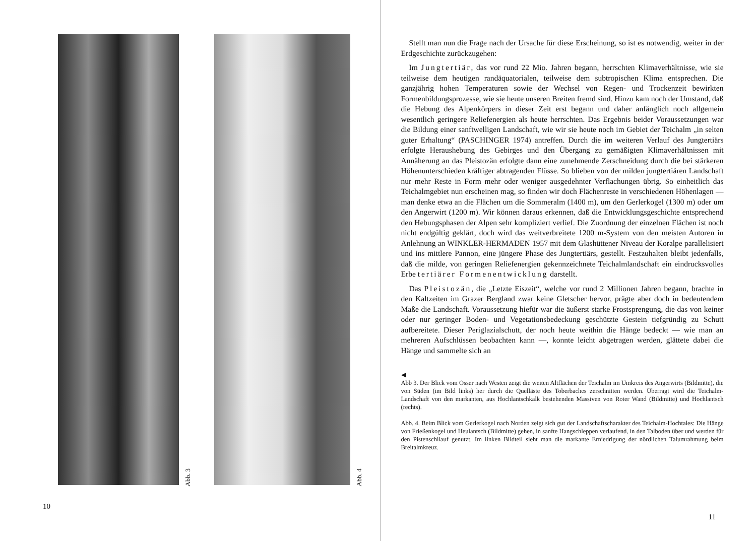Abb. 3
Abb. 4
10
Stellt man nun die Frage nach der Ursache für diese Erscheinung, so ist es notwendig, weiter in der Erdgeschichte zurückzugehen:
Im Jungtertiär, das vor rund 22 Mio. Jahren begann, herrschten Klimaverhältnisse, wie sie teilweise dem heutigen randäquatorialen, teilweise dem subtropischen Klima entsprechen. Die ganzjährig hohen Temperaturen sowie der Wechsel von Regen- und Trockenzeit bewirkten Formenbildungsprozesse, wie sie heute unseren Breiten fremd sind. Hinzu kam noch der Umstand, daß die Hebung des Alpenkörpers in dieser Zeit erst begann und daher anfänglich noch allgemein wesentlich geringere Reliefenergien als heute herrschten. Das Ergebnis beider Voraussetzungen war die Bildung einer sanftwelligen Landschaft, wie wir sie heute noch im Gebiet der Teichalm „in selten guter Erhaltung“ (PASCHINGER 1974) antreffen. Durch die im weiteren Verlauf des Jungtertiärs erfolgte Heraushebung des Gebirges und den Übergang zu gemäßigten Klimaverhältnissen mit Annäherung an das Pleistozän erfolgte dann eine zunehmende Zerschneidung durch die bei stärkeren Höhenunterschieden kräftiger abtragenden Flüsse. So blieben von der milden jungtertiären Landschaft nur mehr Reste in Form mehr oder weniger ausgedehnter Verflachungen übrig. So einheitlich das Teichalmgebiet nun erscheinen mag, so finden wir doch Flächenreste in verschiedenen Höhenlagen — man denke etwa an die Flächen um die Sommeralm (1400 m), um den Gerlerkogel (1300 m) oder um den Angerwirt (1200 m). Wir können daraus erkennen, daß die Entwicklungsgeschichte entsprechend den Hebungsphasen der Alpen sehr kompliziert verlief. Die Zuordnung der einzelnen Flächen ist noch nicht endgültig geklärt, doch wird das weitverbreitete 1200 m-System von den meisten Autoren in Anlehnung an WINKLER-HERMADEN 1957 mit dem Glashüttener Niveau der Koralpe parallelisiert und ins mittlere Pannon, eine jüngere Phase des Jungtertiärs, gestellt. Festzuhalten bleibt jedenfalls, daß die milde, von geringen Reliefenergien gekennzeichnete Teichalmlandschaft ein eindrucksvolles Erbe tertiärer Formenentwicklung darstellt.
Das Pleistozän, die „Letzte Eiszeit“, welche vor rund 2 Millionen Jahren begann, brachte in den Kaltzeiten im Grazer Bergland zwar keine Gletscher hervor, prägte aber doch in bedeutendem Maße die Landschaft. Voraussetzung hiefür war die äußerst starke Frostsprengung, die das von keiner oder nur geringer Boden- und Vegetationsbedeckung geschützte Gestein tiefgründig zu Schutt aufbereitete. Dieser Periglazialschutt, der noch heute weithin die Hänge bedeckt — wie man an mehreren Aufschlüssen beobachten kann —, konnte leicht abgetragen werden, glättete dabei die Hänge und sammelte sich an
◀
Abb 3. Der Blick vom Osser nach Westen zeigt die weiten Altflächen der Teichalm im Umkreis des Angerwirts (Bildmitte), die von Süden (im Bild links) her durch die Quelläste des Toberbaches zerschnitten werden. Überragt wird die Teichalm-Landschaft von den markanten, aus Hochlantschkalk bestehenden Massiven von Roter Wand (Bildmitte) und Hochlantsch (rechts).
Abb. 4. Beim Blick vom Gerlerkogel nach Norden zeigt sich gut der Landschaftscharakter des Teichalm-Hochtales: Die Hänge von Frießenkogel und Heulantsch (Bildmitte) gehen, in sanfte Hangschleppen verlaufend, in den Talboden über und werden für den Pistenschilauf genutzt. Im linken Bildteil sieht man die markante Erniedrigung der nördlichen Talumrahmung beim Breitalmkreuz.
11